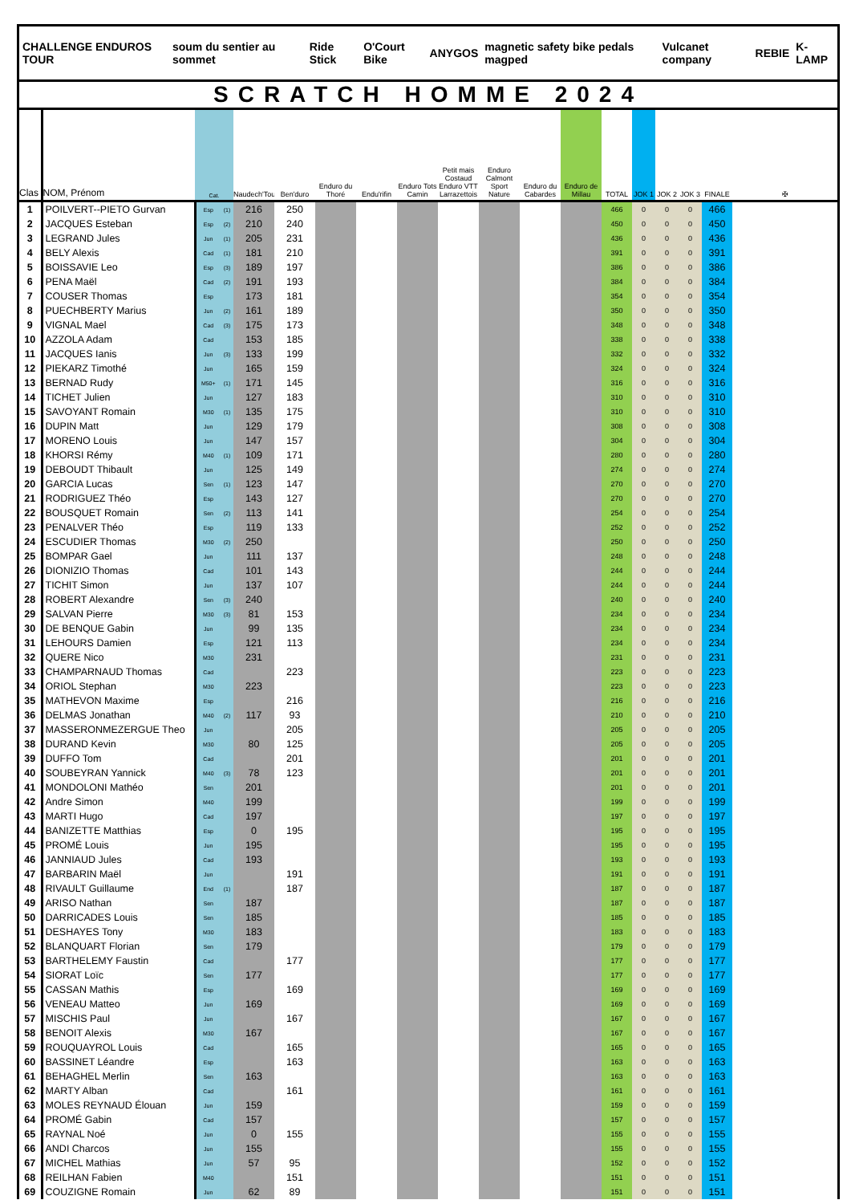CHALLENGE ENDUROS TOUR soum du sentier au sommet Ride Stick O'Court Bike ANYGOS magnetic safety bike pedals magped Vulcanet company REBIE K-LAMP
SCRATCH HOMME 2024
| Clas | NOM, Prénom | Cat. | | Naudech'Tour | Ben'duro | Enduro du Thoré | Endu'rifin | Enduro Tots Camin | Petit mais Costaud Enduro VTT Larrazettois | Enduro Calmont Sport Nature | Enduro du Cabardes | Enduro de Millau | TOTAL | JOK 1 | JOK 2 | JOK 3 | FINALE | ✠ |
| --- | --- | --- | --- | --- | --- | --- | --- | --- | --- | --- | --- | --- | --- | --- | --- | --- | --- | --- |
| 1 | POILVERT--PIETO Gurvan | Esp | (1) | 216 | 250 | | | | | | | | 466 | 0 | 0 | 0 | 466 | |
| 2 | JACQUES Esteban | Esp | (2) | 210 | 240 | | | | | | | | 450 | 0 | 0 | 0 | 450 | |
| 3 | LEGRAND Jules | Jun | (1) | 205 | 231 | | | | | | | | 436 | 0 | 0 | 0 | 436 | |
| 4 | BELY Alexis | Cad | (1) | 181 | 210 | | | | | | | | 391 | 0 | 0 | 0 | 391 | |
| 5 | BOISSAVIE Leo | Esp | (3) | 189 | 197 | | | | | | | | 386 | 0 | 0 | 0 | 386 | |
| 6 | PENA Maël | Cad | (2) | 191 | 193 | | | | | | | | 384 | 0 | 0 | 0 | 384 | |
| 7 | COUSER Thomas | Esp | | 173 | 181 | | | | | | | | 354 | 0 | 0 | 0 | 354 | |
| 8 | PUECHBERTY Marius | Jun | (2) | 161 | 189 | | | | | | | | 350 | 0 | 0 | 0 | 350 | |
| 9 | VIGNAL Mael | Cad | (3) | 175 | 173 | | | | | | | | 348 | 0 | 0 | 0 | 348 | |
| 10 | AZZOLA Adam | Cad | | 153 | 185 | | | | | | | | 338 | 0 | 0 | 0 | 338 | |
| 11 | JACQUES Ianis | Jun | (3) | 133 | 199 | | | | | | | | 332 | 0 | 0 | 0 | 332 | |
| 12 | PIEKARZ Timothé | Jun | | 165 | 159 | | | | | | | | 324 | 0 | 0 | 0 | 324 | |
| 13 | BERNAD Rudy | M50+ | (1) | 171 | 145 | | | | | | | | 316 | 0 | 0 | 0 | 316 | |
| 14 | TICHET Julien | Jun | | 127 | 183 | | | | | | | | 310 | 0 | 0 | 0 | 310 | |
| 15 | SAVOYANT Romain | M30 | (1) | 135 | 175 | | | | | | | | 310 | 0 | 0 | 0 | 310 | |
| 16 | DUPIN Matt | Jun | | 129 | 179 | | | | | | | | 308 | 0 | 0 | 0 | 308 | |
| 17 | MORENO Louis | Jun | | 147 | 157 | | | | | | | | 304 | 0 | 0 | 0 | 304 | |
| 18 | KHORSI Rémy | M40 | (1) | 109 | 171 | | | | | | | | 280 | 0 | 0 | 0 | 280 | |
| 19 | DEBOUDT Thibault | Jun | | 125 | 149 | | | | | | | | 274 | 0 | 0 | 0 | 274 | |
| 20 | GARCIA Lucas | Sen | (1) | 123 | 147 | | | | | | | | 270 | 0 | 0 | 0 | 270 | |
| 21 | RODRIGUEZ Théo | Esp | | 143 | 127 | | | | | | | | 270 | 0 | 0 | 0 | 270 | |
| 22 | BOUSQUET Romain | Sen | (2) | 113 | 141 | | | | | | | | 254 | 0 | 0 | 0 | 254 | |
| 23 | PENALVER Théo | Esp | | 119 | 133 | | | | | | | | 252 | 0 | 0 | 0 | 252 | |
| 24 | ESCUDIER Thomas | M30 | (2) | 250 | | | | | | | | | 250 | 0 | 0 | 0 | 250 | |
| 25 | BOMPAR Gael | Jun | | 111 | 137 | | | | | | | | 248 | 0 | 0 | 0 | 248 | |
| 26 | DIONIZIO Thomas | Cad | | 101 | 143 | | | | | | | | 244 | 0 | 0 | 0 | 244 | |
| 27 | TICHIT Simon | Jun | | 137 | 107 | | | | | | | | 244 | 0 | 0 | 0 | 244 | |
| 28 | ROBERT Alexandre | Sen | (3) | 240 | | | | | | | | | 240 | 0 | 0 | 0 | 240 | |
| 29 | SALVAN Pierre | M30 | (3) | 81 | 153 | | | | | | | | 234 | 0 | 0 | 0 | 234 | |
| 30 | DE BENQUE Gabin | Jun | | 99 | 135 | | | | | | | | 234 | 0 | 0 | 0 | 234 | |
| 31 | LEHOURS Damien | Esp | | 121 | 113 | | | | | | | | 234 | 0 | 0 | 0 | 234 | |
| 32 | QUERE Nico | M30 | | 231 | | | | | | | | | 231 | 0 | 0 | 0 | 231 | |
| 33 | CHAMPARNAUD Thomas | Cad | | | 223 | | | | | | | | 223 | 0 | 0 | 0 | 223 | |
| 34 | ORIOL Stephan | M30 | | 223 | | | | | | | | | 223 | 0 | 0 | 0 | 223 | |
| 35 | MATHEVON Maxime | Esp | | | 216 | | | | | | | | 216 | 0 | 0 | 0 | 216 | |
| 36 | DELMAS Jonathan | M40 | (2) | 117 | 93 | | | | | | | | 210 | 0 | 0 | 0 | 210 | |
| 37 | MASSERONMEZERGUE Theo | Jun | | | 205 | | | | | | | | 205 | 0 | 0 | 0 | 205 | |
| 38 | DURAND Kevin | M30 | | 80 | 125 | | | | | | | | 205 | 0 | 0 | 0 | 205 | |
| 39 | DUFFO Tom | Cad | | | 201 | | | | | | | | 201 | 0 | 0 | 0 | 201 | |
| 40 | SOUBEYRAN Yannick | M40 | (3) | 78 | 123 | | | | | | | | 201 | 0 | 0 | 0 | 201 | |
| 41 | MONDOLONI Mathéo | Sen | | 201 | | | | | | | | | 201 | 0 | 0 | 0 | 201 | |
| 42 | Andre Simon | M40 | | 199 | | | | | | | | | 199 | 0 | 0 | 0 | 199 | |
| 43 | MARTI Hugo | Cad | | 197 | | | | | | | | | 197 | 0 | 0 | 0 | 197 | |
| 44 | BANIZETTE Matthias | Esp | | 0 | 195 | | | | | | | | 195 | 0 | 0 | 0 | 195 | |
| 45 | PROMÉ Louis | Jun | | 195 | | | | | | | | | 195 | 0 | 0 | 0 | 195 | |
| 46 | JANNIAUD Jules | Cad | | 193 | | | | | | | | | 193 | 0 | 0 | 0 | 193 | |
| 47 | BARBARIN Maël | Jun | | | 191 | | | | | | | | 191 | 0 | 0 | 0 | 191 | |
| 48 | RIVAULT Guillaume | End | (1) | | 187 | | | | | | | | 187 | 0 | 0 | 0 | 187 | |
| 49 | ARISO Nathan | Sen | | 187 | | | | | | | | | 187 | 0 | 0 | 0 | 187 | |
| 50 | DARRICADES Louis | Sen | | 185 | | | | | | | | | 185 | 0 | 0 | 0 | 185 | |
| 51 | DESHAYES Tony | M30 | | 183 | | | | | | | | | 183 | 0 | 0 | 0 | 183 | |
| 52 | BLANQUART Florian | Sen | | 179 | | | | | | | | | 179 | 0 | 0 | 0 | 179 | |
| 53 | BARTHELEMY Faustin | Cad | | | 177 | | | | | | | | 177 | 0 | 0 | 0 | 177 | |
| 54 | SIORAT Loïc | Sen | | 177 | | | | | | | | | 177 | 0 | 0 | 0 | 177 | |
| 55 | CASSAN Mathis | Esp | | | 169 | | | | | | | | 169 | 0 | 0 | 0 | 169 | |
| 56 | VENEAU Matteo | Jun | | 169 | | | | | | | | | 169 | 0 | 0 | 0 | 169 | |
| 57 | MISCHIS Paul | Jun | | | 167 | | | | | | | | 167 | 0 | 0 | 0 | 167 | |
| 58 | BENOIT Alexis | M30 | | 167 | | | | | | | | | 167 | 0 | 0 | 0 | 167 | |
| 59 | ROUQUAYROL Louis | Cad | | | 165 | | | | | | | | 165 | 0 | 0 | 0 | 165 | |
| 60 | BASSINET Léandre | Esp | | | 163 | | | | | | | | 163 | 0 | 0 | 0 | 163 | |
| 61 | BEHAGHEL Merlin | Sen | | 163 | | | | | | | | | 163 | 0 | 0 | 0 | 163 | |
| 62 | MARTY Alban | Cad | | | 161 | | | | | | | | 161 | 0 | 0 | 0 | 161 | |
| 63 | MOLES REYNAUD Élouan | Jun | | 159 | | | | | | | | | 159 | 0 | 0 | 0 | 159 | |
| 64 | PROMÉ Gabin | Cad | | 157 | | | | | | | | | 157 | 0 | 0 | 0 | 157 | |
| 65 | RAYNAL Noé | Jun | | 0 | 155 | | | | | | | | 155 | 0 | 0 | 0 | 155 | |
| 66 | ANDI Charcos | Jun | | 155 | | | | | | | | | 155 | 0 | 0 | 0 | 155 | |
| 67 | MICHEL Mathias | Jun | | 57 | 95 | | | | | | | | 152 | 0 | 0 | 0 | 152 | |
| 68 | REILHAN Fabien | M40 | | | 151 | | | | | | | | 151 | 0 | 0 | 0 | 151 | |
| 69 | COUZIGNE Romain | Jun | | 62 | 89 | | | | | | | | 151 | 0 | 0 | 0 | 151 | |